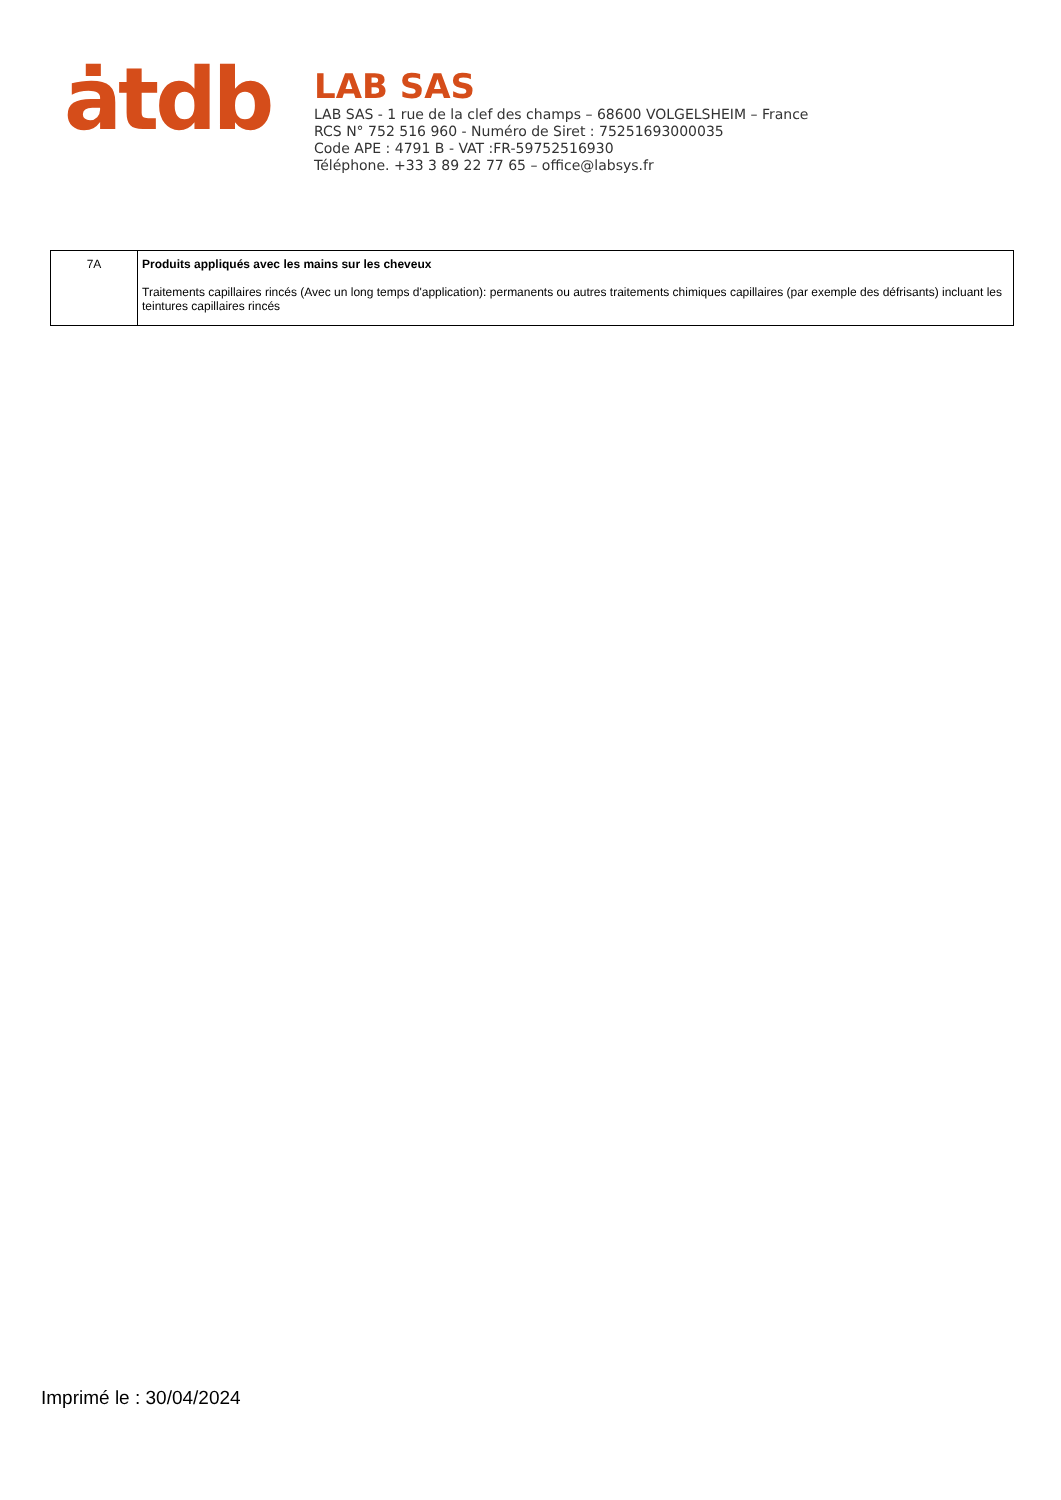ȧtdb
LAB SAS
LAB SAS - 1 rue de la clef des champs – 68600 VOLGELSHEIM – France
RCS N° 752 516 960 - Numéro de Siret : 75251693000035
Code APE : 4791 B - VAT :FR-59752516930
Téléphone. +33 3 89 22 77 65 – office@labsys.fr
| 7A | Produits appliqués avec les mains sur les cheveux Traitements capillaires rincés (Avec un long temps d'application): permanents ou autres traitements chimiques capillaires (par exemple des défrisants) incluant les teintures capillaires rincés |
Imprimé le : 30/04/2024